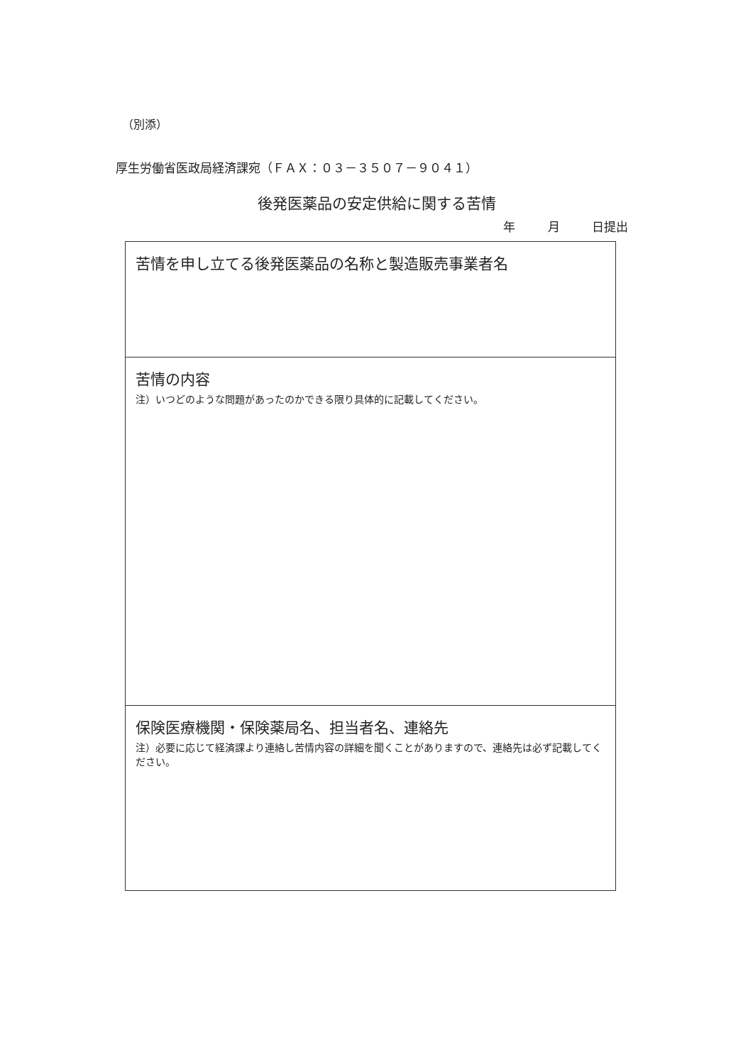（別添）
厚生労働省医政局経済課宛（ＦＡＸ：０３－３５０７－９０４１）
後発医薬品の安定供給に関する苦情
年 月 日提出
| 苦情を申し立てる後発医薬品の名称と製造販売事業者名 |
| 苦情の内容 注）いつどのような問題があったのかできる限り具体的に記載してください。 |
| 保険医療機関・保険薬局名、担当者名、連絡先 注）必要に応じて経済課より連絡し苦情内容の詳細を聞くことがありますので、連絡先は必ず記載してください。 |